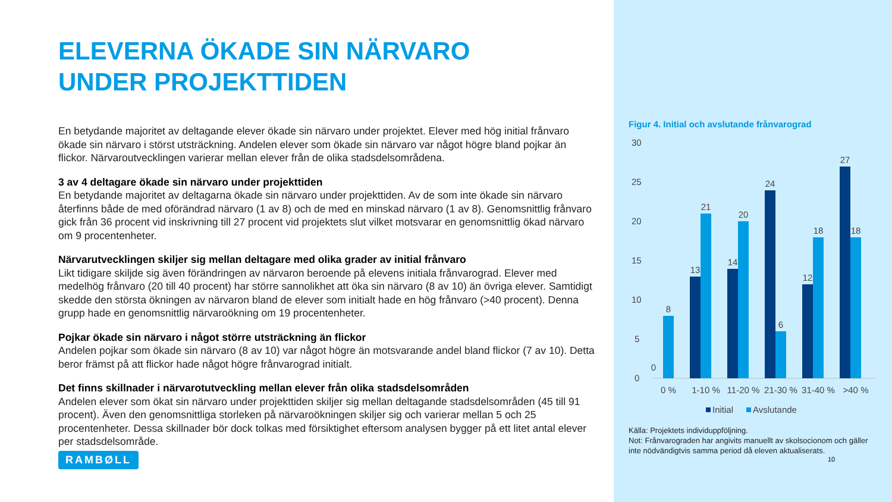ELEVERNA ÖKADE SIN NÄRVARO
UNDER PROJEKTTIDEN
En betydande majoritet av deltagande elever ökade sin närvaro under projektet. Elever med hög initial frånvaro ökade sin närvaro i störst utsträckning. Andelen elever som ökade sin närvaro var något högre bland pojkar än flickor. Närvaroutvecklingen varierar mellan elever från de olika stadsdelsområdena.
3 av 4 deltagare ökade sin närvaro under projekttiden
En betydande majoritet av deltagarna ökade sin närvaro under projekttiden. Av de som inte ökade sin närvaro återfinns både de med oförändrad närvaro (1 av 8) och de med en minskad närvaro (1 av 8). Genomsnittlig frånvaro gick från 36 procent vid inskrivning till 27 procent vid projektets slut vilket motsvarar en genomsnittlig ökad närvaro om 9 procentenheter.
Närvarutvecklingen skiljer sig mellan deltagare med olika grader av initial frånvaro
Likt tidigare skiljde sig även förändringen av närvaron beroende på elevens initiala frånvarograd. Elever med medelhög frånvaro (20 till 40 procent) har större sannolikhet att öka sin närvaro (8 av 10) än övriga elever. Samtidigt skedde den största ökningen av närvaron bland de elever som initialt hade en hög frånvaro (>40 procent). Denna grupp hade en genomsnittlig närvaroökning om 19 procentenheter.
Pojkar ökade sin närvaro i något större utsträckning än flickor
Andelen pojkar som ökade sin närvaro (8 av 10) var något högre än motsvarande andel bland flickor (7 av 10). Detta beror främst på att flickor hade något högre frånvarograd initialt.
Det finns skillnader i närvarotutveckling mellan elever från olika stadsdelsområden
Andelen elever som ökat sin närvaro under projekttiden skiljer sig mellan deltagande stadsdelsområden (45 till 91 procent). Även den genomsnittliga storleken på närvaroökningen skiljer sig och varierar mellan 5 och 25 procentenheter. Dessa skillnader bör dock tolkas med försiktighet eftersom analysen bygger på ett litet antal elever per stadsdelsområde.
RAMBØLL
Figur 4. Initial och avslutande frånvarograd
30
25
20
15
10
5
0
0
8
13
21
14
20
24
6
12
18
27
18
0 %
1-10 %
11-20 %
21-30 %
31-40 %
>40 %
Initial
Avslutande
Källa: Projektets individuppföljning.
Not: Frånvarograden har angivits manuellt av skolsocionom och gäller inte nödvändigtvis samma period då eleven aktualiserats.
10